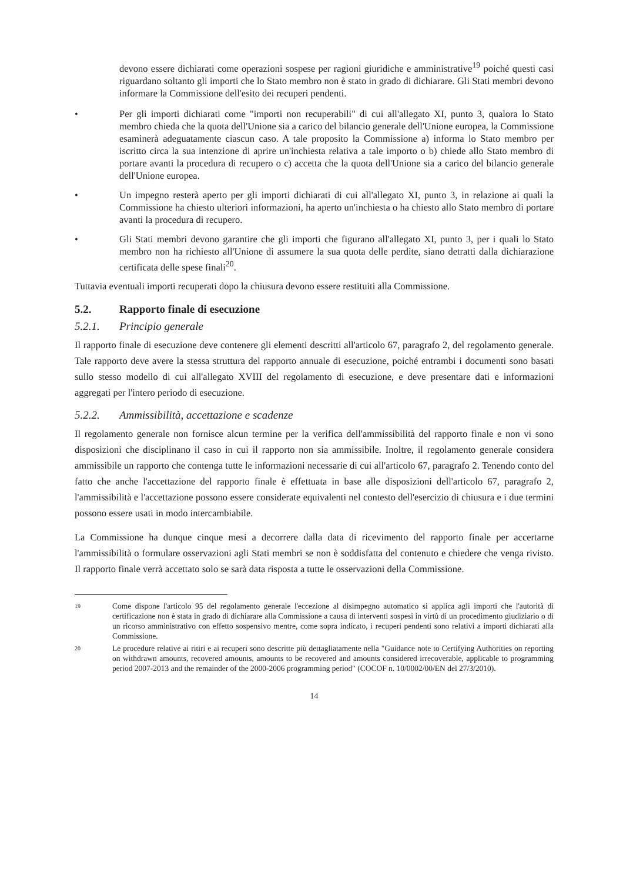devono essere dichiarati come operazioni sospese per ragioni giuridiche e amministrative<sup>19</sup> poiché questi casi riguardano soltanto gli importi che lo Stato membro non è stato in grado di dichiarare. Gli Stati membri devono informare la Commissione dell'esito dei recuperi pendenti.
• Per gli importi dichiarati come "importi non recuperabili" di cui all'allegato XI, punto 3, qualora lo Stato membro chieda che la quota dell'Unione sia a carico del bilancio generale dell'Unione europea, la Commissione esaminerà adeguatamente ciascun caso. A tale proposito la Commissione a) informa lo Stato membro per iscritto circa la sua intenzione di aprire un'inchiesta relativa a tale importo o b) chiede allo Stato membro di portare avanti la procedura di recupero o c) accetta che la quota dell'Unione sia a carico del bilancio generale dell'Unione europea.
• Un impegno resterà aperto per gli importi dichiarati di cui all'allegato XI, punto 3, in relazione ai quali la Commissione ha chiesto ulteriori informazioni, ha aperto un'inchiesta o ha chiesto allo Stato membro di portare avanti la procedura di recupero.
• Gli Stati membri devono garantire che gli importi che figurano all'allegato XI, punto 3, per i quali lo Stato membro non ha richiesto all'Unione di assumere la sua quota delle perdite, siano detratti dalla dichiarazione certificata delle spese finali<sup>20</sup>.
Tuttavia eventuali importi recuperati dopo la chiusura devono essere restituiti alla Commissione.
5.2. Rapporto finale di esecuzione
5.2.1. Principio generale
Il rapporto finale di esecuzione deve contenere gli elementi descritti all'articolo 67, paragrafo 2, del regolamento generale. Tale rapporto deve avere la stessa struttura del rapporto annuale di esecuzione, poiché entrambi i documenti sono basati sullo stesso modello di cui all'allegato XVIII del regolamento di esecuzione, e deve presentare dati e informazioni aggregati per l'intero periodo di esecuzione.
5.2.2. Ammissibilità, accettazione e scadenze
Il regolamento generale non fornisce alcun termine per la verifica dell'ammissibilità del rapporto finale e non vi sono disposizioni che disciplinano il caso in cui il rapporto non sia ammissibile. Inoltre, il regolamento generale considera ammissibile un rapporto che contenga tutte le informazioni necessarie di cui all'articolo 67, paragrafo 2. Tenendo conto del fatto che anche l'accettazione del rapporto finale è effettuata in base alle disposizioni dell'articolo 67, paragrafo 2, l'ammissibilità e l'accettazione possono essere considerate equivalenti nel contesto dell'esercizio di chiusura e i due termini possono essere usati in modo intercambiabile.
La Commissione ha dunque cinque mesi a decorrere dalla data di ricevimento del rapporto finale per accertarne l'ammissibilità o formulare osservazioni agli Stati membri se non è soddisfatta del contenuto e chiedere che venga rivisto. Il rapporto finale verrà accettato solo se sarà data risposta a tutte le osservazioni della Commissione.
19
Come dispone l'articolo 95 del regolamento generale l'eccezione al disimpegno automatico si applica agli importi che l'autorità di certificazione non è stata in grado di dichiarare alla Commissione a causa di interventi sospesi in virtù di un procedimento giudiziario o di un ricorso amministrativo con effetto sospensivo mentre, come sopra indicato, i recuperi pendenti sono relativi a importi dichiarati alla Commissione.
20
Le procedure relative ai ritiri e ai recuperi sono descritte più dettagliatamente nella "Guidance note to Certifying Authorities on reporting on withdrawn amounts, recovered amounts, amounts to be recovered and amounts considered irrecoverable, applicable to programming period 2007-2013 and the remainder of the 2000-2006 programming period" (COCOF n. 10/0002/00/EN del 27/3/2010).
14